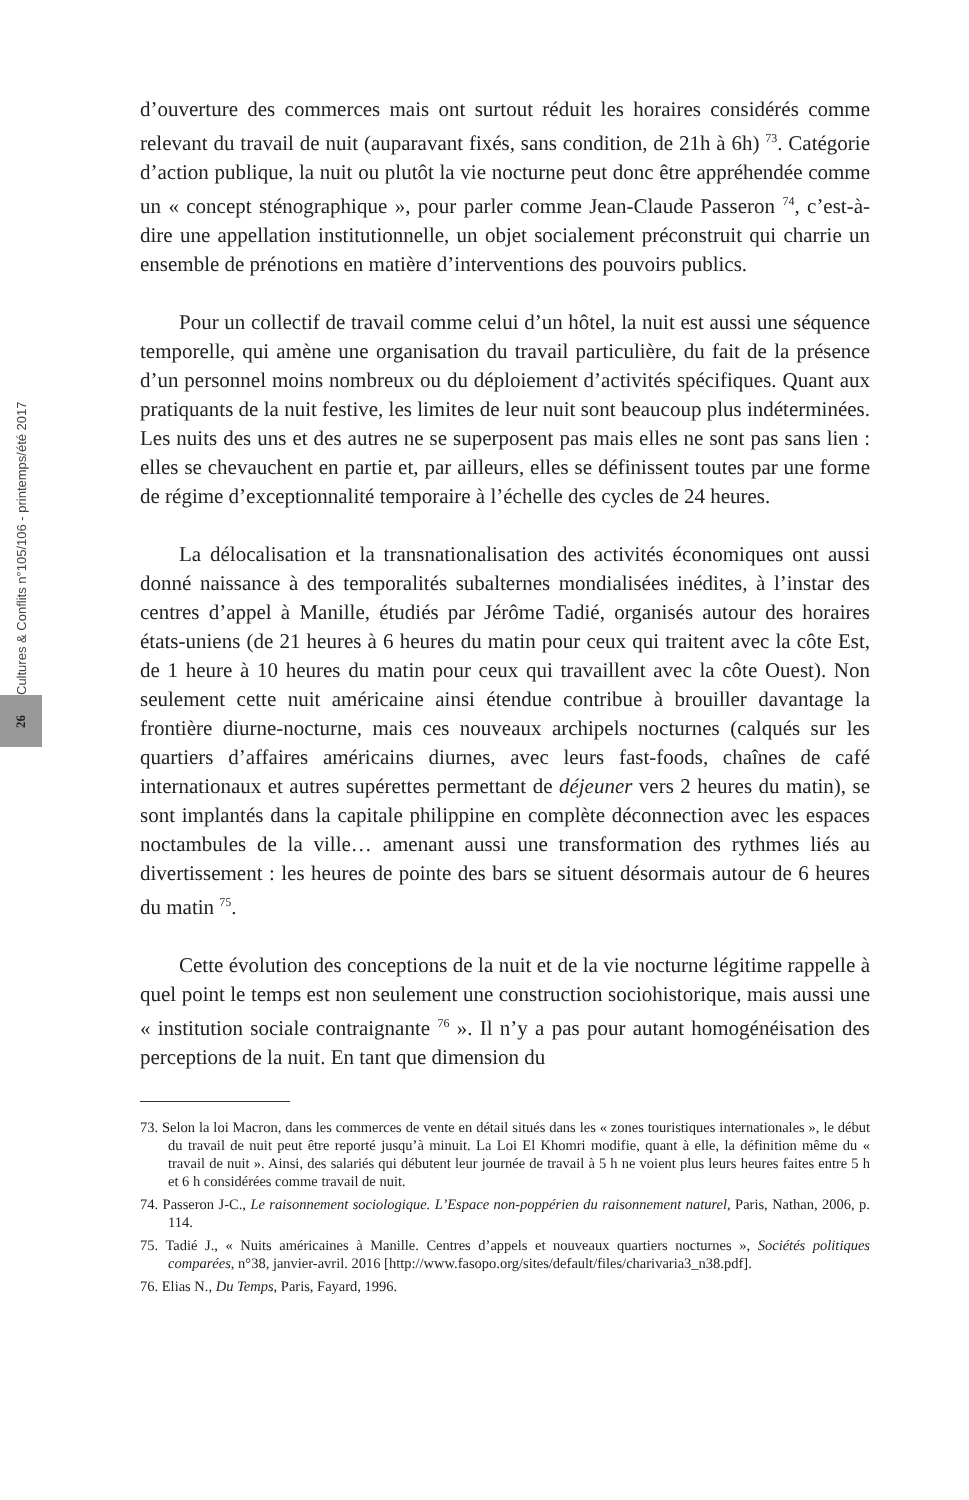Cultures & Conflits n°105/106 - printemps/été 2017
26
d’ouverture des commerces mais ont surtout réduit les horaires considérés comme relevant du travail de nuit (auparavant fixés, sans condition, de 21h à 6h) <sup>73</sup>. Catégorie d’action publique, la nuit ou plutôt la vie nocturne peut donc être appréhendée comme un « concept sténographique », pour parler comme Jean-Claude Passeron <sup>74</sup>, c’est-à-dire une appellation institutionnelle, un objet socialement préconstruit qui charrie un ensemble de prénotions en matière d’interventions des pouvoirs publics.
Pour un collectif de travail comme celui d’un hôtel, la nuit est aussi une séquence temporelle, qui amène une organisation du travail particulière, du fait de la présence d’un personnel moins nombreux ou du déploiement d’activités spécifiques. Quant aux pratiquants de la nuit festive, les limites de leur nuit sont beaucoup plus indéterminées. Les nuits des uns et des autres ne se superposent pas mais elles ne sont pas sans lien : elles se chevauchent en partie et, par ailleurs, elles se définissent toutes par une forme de régime d’exceptionnalité temporaire à l’échelle des cycles de 24 heures.
La délocalisation et la transnationalisation des activités économiques ont aussi donné naissance à des temporalités subalternes mondialisées inédites, à l’instar des centres d’appel à Manille, étudiés par Jérôme Tadié, organisés autour des horaires états-uniens (de 21 heures à 6 heures du matin pour ceux qui traitent avec la côte Est, de 1 heure à 10 heures du matin pour ceux qui travaillent avec la côte Ouest). Non seulement cette nuit américaine ainsi étendue contribue à brouiller davantage la frontière diurne-nocturne, mais ces nouveaux archipels nocturnes (calqués sur les quartiers d’affaires américains diurnes, avec leurs fast-foods, chaînes de café internationaux et autres supérettes permettant de déjeuner vers 2 heures du matin), se sont implantés dans la capitale philippine en complète déconnection avec les espaces noctambules de la ville… amenant aussi une transformation des rythmes liés au divertissement : les heures de pointe des bars se situent désormais autour de 6 heures du matin <sup>75</sup>.
Cette évolution des conceptions de la nuit et de la vie nocturne légitime rappelle à quel point le temps est non seulement une construction sociohistorique, mais aussi une « institution sociale contraignante <sup>76</sup> ». Il n’y a pas pour autant homogénéisation des perceptions de la nuit. En tant que dimension du
73. Selon la loi Macron, dans les commerces de vente en détail situés dans les « zones touristiques internationales », le début du travail de nuit peut être reporté jusqu’à minuit. La Loi El Khomri modifie, quant à elle, la définition même du « travail de nuit ». Ainsi, des salariés qui débutent leur journée de travail à 5 h ne voient plus leurs heures faites entre 5 h et 6 h considérées comme travail de nuit.
74. Passeron J-C., Le raisonnement sociologique. L’Espace non-poppérien du raisonnement naturel, Paris, Nathan, 2006, p. 114.
75. Tadié J., « Nuits américaines à Manille. Centres d’appels et nouveaux quartiers nocturnes », Sociétés politiques comparées, n°38, janvier-avril. 2016 [http://www.fasopo.org/sites/default/files/charivaria3_n38.pdf].
76. Elias N., Du Temps, Paris, Fayard, 1996.